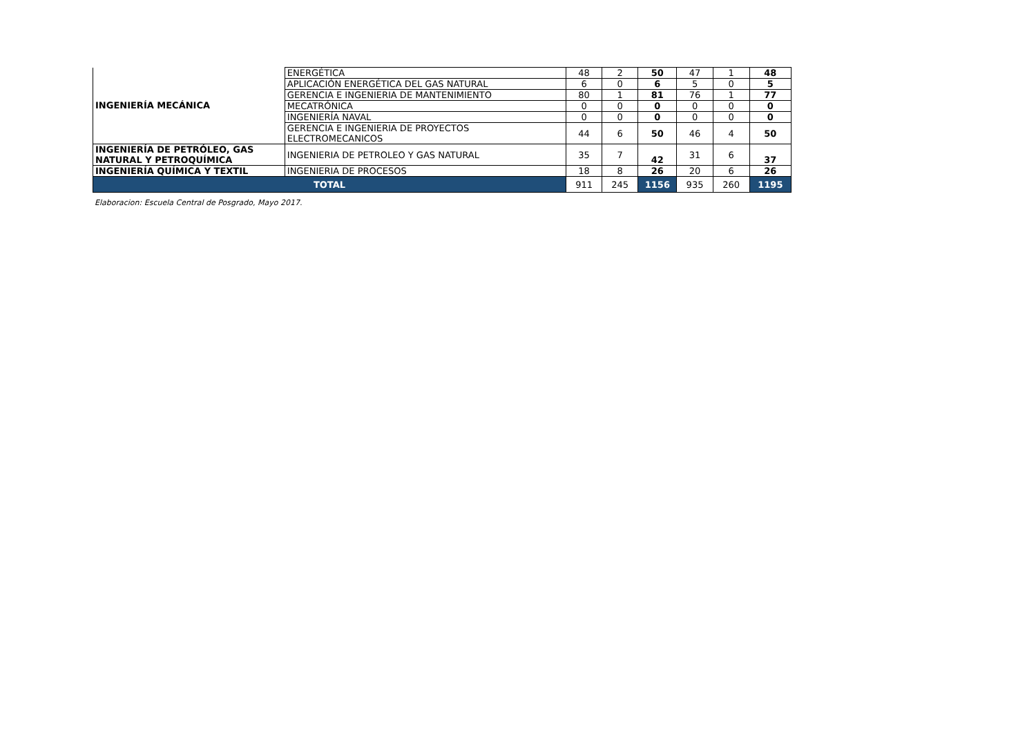| INGENIERÍA MECÁNICA | ENERGÉTICA | 48 | 2 | 50 | 47 | 1 | 48 |
| | APLICACIÓN ENERGÉTICA DEL GAS NATURAL | 6 | 0 | 6 | 5 | 0 | 5 |
| | GERENCIA E INGENIERIA DE MANTENIMIENTO | 80 | 1 | 81 | 76 | 1 | 77 |
| | MECATRÓNICA | 0 | 0 | 0 | 0 | 0 | 0 |
| | INGENIERÍA NAVAL | 0 | 0 | 0 | 0 | 0 | 0 |
| | GERENCIA E INGENIERIA DE PROYECTOS ELECTROMECANICOS | 44 | 6 | 50 | 46 | 4 | 50 |
| INGENIERÍA DE PETRÓLEO, GAS NATURAL Y PETROQUÍMICA | INGENIERIA DE PETROLEO Y GAS NATURAL | 35 | 7 | 42 | 31 | 6 | 37 |
| INGENIERÍA QUÍMICA Y TEXTIL | INGENIERIA DE PROCESOS | 18 | 8 | 26 | 20 | 6 | 26 |
| TOTAL | | 911 | 245 | 1156 | 935 | 260 | 1195 |
Elaboracion: Escuela Central de Posgrado, Mayo 2017.